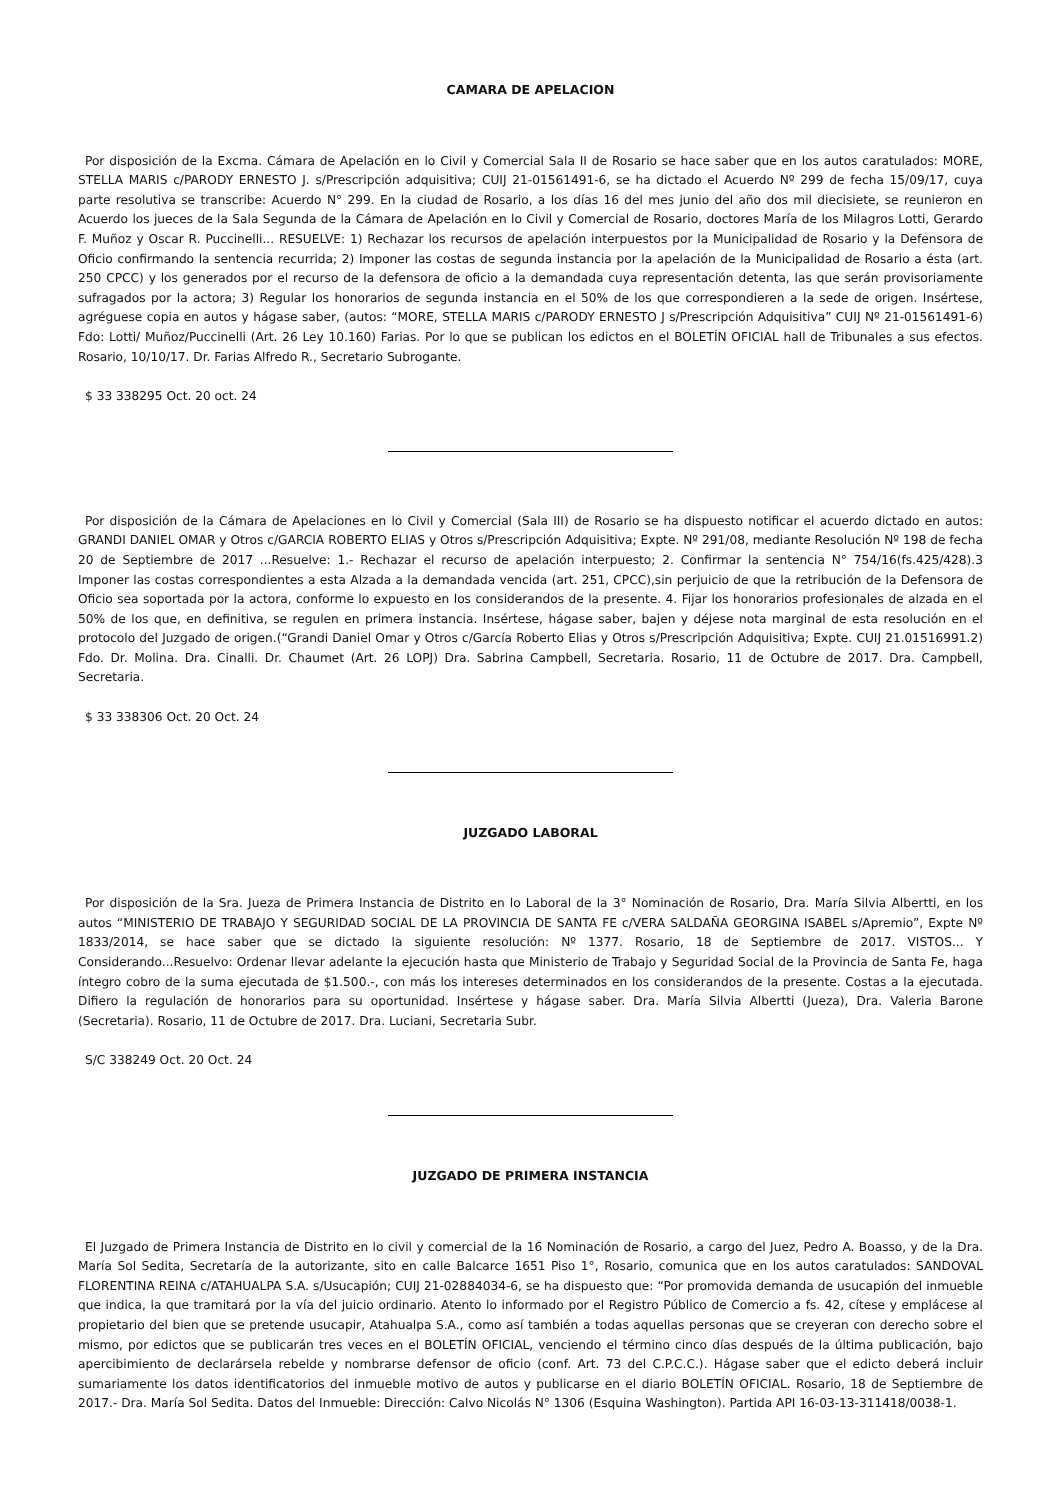CAMARA DE APELACION
Por disposición de la Excma. Cámara de Apelación en lo Civil y Comercial Sala II de Rosario se hace saber que en los autos caratulados: MORE, STELLA MARIS c/PARODY ERNESTO J. s/Prescripción adquisitiva; CUIJ 21-01561491-6, se ha dictado el Acuerdo Nº 299 de fecha 15/09/17, cuya parte resolutiva se transcribe: Acuerdo N° 299. En la ciudad de Rosario, a los días 16 del mes junio del año dos mil diecisiete, se reunieron en Acuerdo los jueces de la Sala Segunda de la Cámara de Apelación en lo Civil y Comercial de Rosario, doctores María de los Milagros Lotti, Gerardo F. Muñoz y Oscar R. Puccinelli... RESUELVE: 1) Rechazar los recursos de apelación interpuestos por la Municipalidad de Rosario y la Defensora de Oficio confirmando la sentencia recurrida; 2) Imponer las costas de segunda instancia por la apelación de la Municipalidad de Rosario a ésta (art. 250 CPCC) y los generados por el recurso de la defensora de oficio a la demandada cuya representación detenta, las que serán provisoriamente sufragados por la actora; 3) Regular los honorarios de segunda instancia en el 50% de los que correspondieren a la sede de origen. Insértese, agréguese copia en autos y hágase saber, (autos: “MORE, STELLA MARIS c/PARODY ERNESTO J s/Prescripción Adquisitiva” CUIJ Nº 21-01561491-6) Fdo: Lotti/ Muñoz/Puccinelli (Art. 26 Ley 10.160) Farias. Por lo que se publican los edictos en el BOLETÍN OFICIAL hall de Tribunales a sus efectos. Rosario, 10/10/17. Dr. Farias Alfredo R., Secretario Subrogante.
$ 33 338295 Oct. 20 oct. 24
Por disposición de la Cámara de Apelaciones en lo Civil y Comercial (Sala III) de Rosario se ha dispuesto notificar el acuerdo dictado en autos: GRANDI DANIEL OMAR y Otros c/GARCIA ROBERTO ELIAS y Otros s/Prescripción Adquisitiva; Expte. Nº 291/08, mediante Resolución Nº 198 de fecha 20 de Septiembre de 2017 ...Resuelve: 1.- Rechazar el recurso de apelación interpuesto; 2. Confirmar la sentencia N° 754/16(fs.425/428).3 Imponer las costas correspondientes a esta Alzada a la demandada vencida (art. 251, CPCC),sin perjuicio de que la retribución de la Defensora de Oficio sea soportada por la actora, conforme lo expuesto en los considerandos de la presente. 4. Fijar los honorarios profesionales de alzada en el 50% de los que, en definitiva, se regulen en primera instancia. Insértese, hágase saber, bajen y déjese nota marginal de esta resolución en el protocolo del Juzgado de origen.(“Grandi Daniel Omar y Otros c/García Roberto Elias y Otros s/Prescripción Adquisitiva; Expte. CUIJ 21.01516991.2) Fdo. Dr. Molina. Dra. Cinalli. Dr. Chaumet (Art. 26 LOPJ) Dra. Sabrina Campbell, Secretaria. Rosario, 11 de Octubre de 2017. Dra. Campbell, Secretaria.
$ 33 338306 Oct. 20 Oct. 24
JUZGADO LABORAL
Por disposición de la Sra. Jueza de Primera Instancia de Distrito en lo Laboral de la 3° Nominación de Rosario, Dra. María Silvia Albertti, en los autos “MINISTERIO DE TRABAJO Y SEGURIDAD SOCIAL DE LA PROVINCIA DE SANTA FE c/VERA SALDAÑA GEORGINA ISABEL s/Apremio”, Expte Nº 1833/2014, se hace saber que se dictado la siguiente resolución: Nº 1377. Rosario, 18 de Septiembre de 2017. VISTOS... Y Considerando...Resuelvo: Ordenar llevar adelante la ejecución hasta que Ministerio de Trabajo y Seguridad Social de la Provincia de Santa Fe, haga íntegro cobro de la suma ejecutada de $1.500.-, con más los intereses determinados en los considerandos de la presente. Costas a la ejecutada. Difiero la regulación de honorarios para su oportunidad. Insértese y hágase saber. Dra. María Silvia Albertti (Jueza), Dra. Valeria Barone (Secretaria). Rosario, 11 de Octubre de 2017. Dra. Luciani, Secretaria Subr.
S/C 338249 Oct. 20 Oct. 24
JUZGADO DE PRIMERA INSTANCIA
El Juzgado de Primera Instancia de Distrito en lo civil y comercial de la 16 Nominación de Rosario, a cargo del Juez, Pedro A. Boasso, y de la Dra. María Sol Sedita, Secretaría de la autorizante, sito en calle Balcarce 1651 Piso 1°, Rosario, comunica que en los autos caratulados: SANDOVAL FLORENTINA REINA c/ATAHUALPA S.A. s/Usucapión; CUIJ 21-02884034-6, se ha dispuesto que: “Por promovida demanda de usucapión del inmueble que indica, la que tramitará por la vía del juicio ordinario. Atento lo informado por el Registro Público de Comercio a fs. 42, cítese y emplácese al propietario del bien que se pretende usucapir, Atahualpa S.A., como así también a todas aquellas personas que se creyeran con derecho sobre el mismo, por edictos que se publicarán tres veces en el BOLETÍN OFICIAL, venciendo el término cinco días después de la última publicación, bajo apercibimiento de declarársela rebelde y nombrarse defensor de oficio (conf. Art. 73 del C.P.C.C.). Hágase saber que el edicto deberá incluir sumariamente los datos identificatorios del inmueble motivo de autos y publicarse en el diario BOLETÍN OFICIAL. Rosario, 18 de Septiembre de 2017.- Dra. María Sol Sedita. Datos del Inmueble: Dirección: Calvo Nicolás N° 1306 (Esquina Washington). Partida API 16-03-13-311418/0038-1.